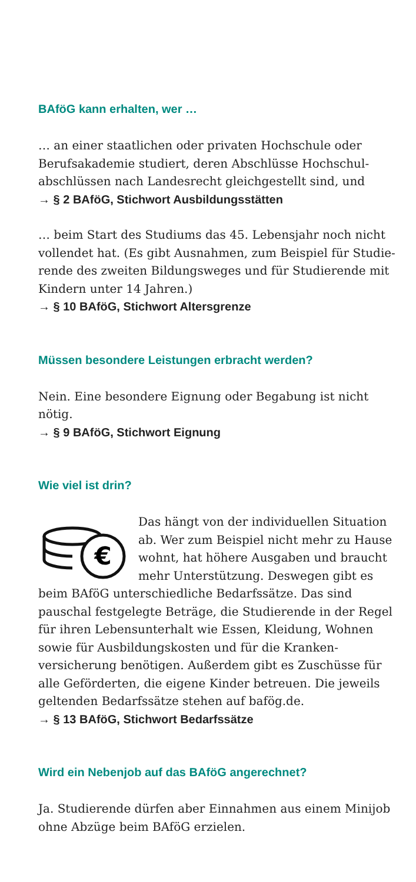BAföG kann erhalten, wer …
… an einer staatlichen oder privaten Hochschule oder Berufsakademie studiert, deren Abschlüsse Hochschul­abschlüssen nach Landesrecht gleichgestellt sind, und
→ § 2 BAföG, Stichwort Ausbildungsstätten
… beim Start des Studiums das 45. Lebensjahr noch nicht vollendet hat. (Es gibt Ausnahmen, zum Beispiel für Studie­rende des zweiten Bildungsweges und für Studierende mit Kindern unter 14 Jahren.)
→ § 10 BAföG, Stichwort Altersgrenze
Müssen besondere Leistungen erbracht werden?
Nein. Eine besondere Eignung oder Begabung ist nicht nötig.
→ § 9 BAföG, Stichwort Eignung
Wie viel ist drin?
€
Das hängt von der individuellen Situation ab. Wer zum Beispiel nicht mehr zu Hause wohnt, hat höhere Ausgaben und braucht mehr Unterstützung. Deswegen gibt es beim BAföG unterschiedliche Bedarfssätze. Das sind pauschal festgelegte Beträge, die Studierende in der Regel für ihren Lebensunterhalt wie Essen, Kleidung, Wohnen sowie für Ausbildungskosten und für die Kranken­versicherung benötigen. Außerdem gibt es Zuschüsse für alle Geförderten, die eigene Kinder betreuen. Die jeweils geltenden Bedarfssätze stehen auf bafög.de.
→ § 13 BAföG, Stichwort Bedarfssätze
Wird ein Nebenjob auf das BAföG angerechnet?
Ja. Studierende dürfen aber Einnahmen aus einem Minijob ohne Abzüge beim BAföG erzielen.